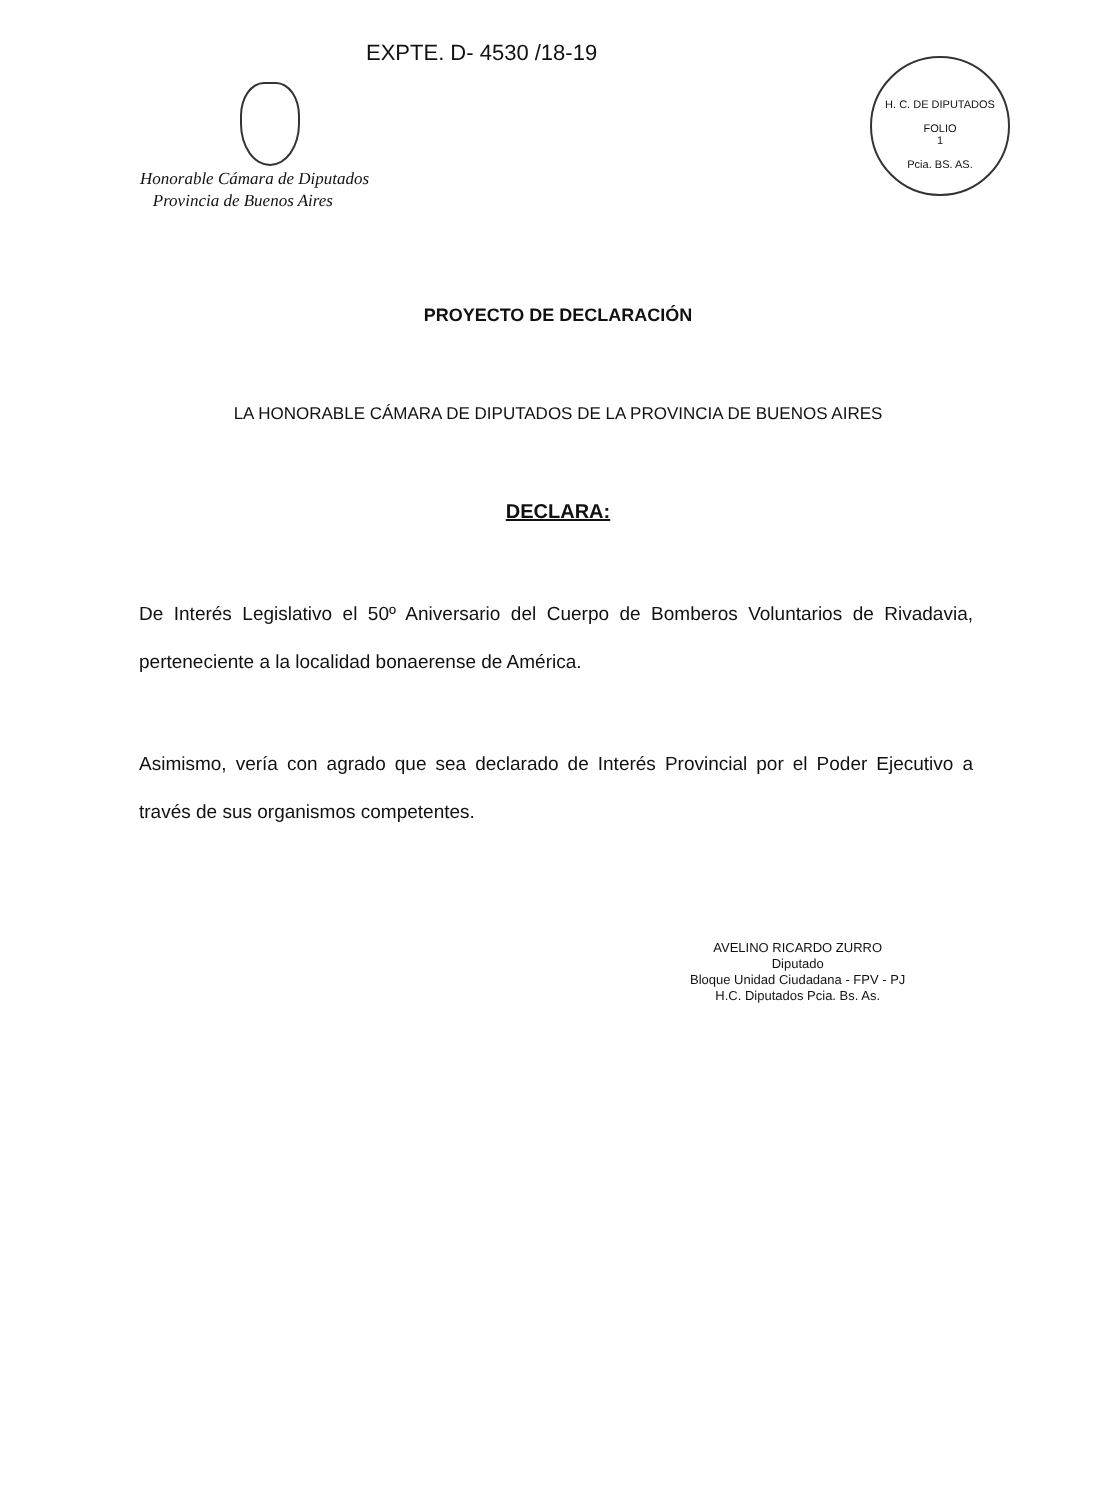EXPTE. D- 4530 /18-19
Honorable Cámara de Diputados
Provincia de Buenos Aires
H. C. DE DIPUTADOS
FOLIO
1
Pcia. BS. AS.
PROYECTO DE DECLARACIÓN
LA HONORABLE CÁMARA DE DIPUTADOS DE LA PROVINCIA DE BUENOS AIRES
DECLARA:
De Interés Legislativo el 50º Aniversario del Cuerpo de Bomberos Voluntarios de Rivadavia, perteneciente a la localidad bonaerense de América.
Asimismo, vería con agrado que sea declarado de Interés Provincial por el Poder Ejecutivo a través de sus organismos competentes.
AVELINO RICARDO ZURRO
Diputado
Bloque Unidad Ciudadana - FPV - PJ
H.C. Diputados Pcia. Bs. As.